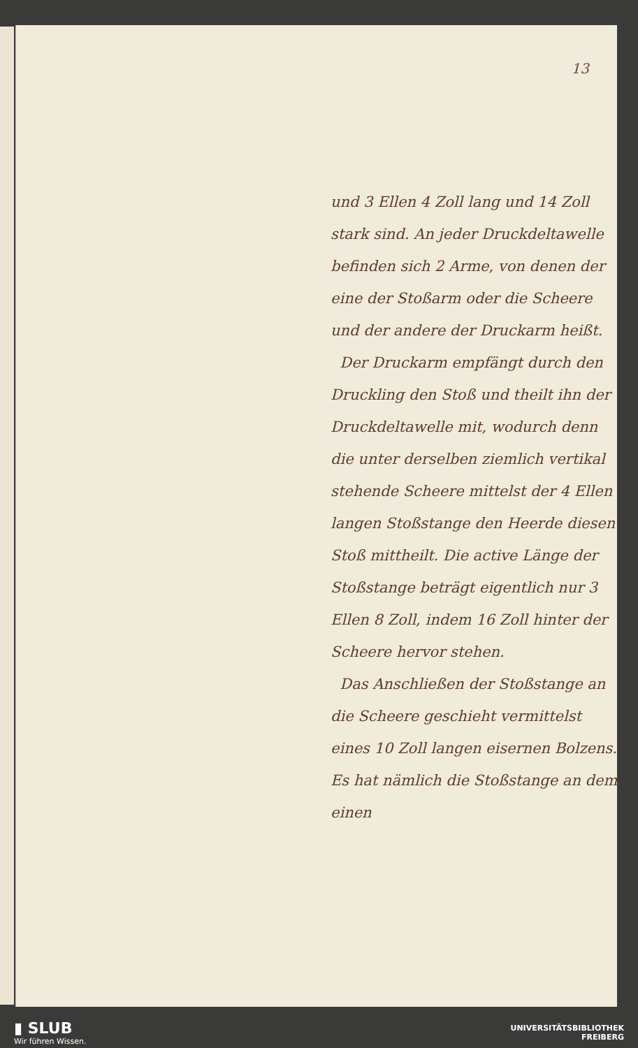13
und 3 Ellen 4 Zoll lang und 14 Zoll stark sind. An jeder Druck­deltawelle befinden sich 2 Arme, von denen der eine der Stoßarm oder die Scheere und der andere der Druckarm heißt.
Der Druckarm empfängt durch den Druckling den Stoß und theilt ihn der Druckdeltawelle mit, wodurch denn die unter derselben ziemlich vertikal stehende Scheere mittelst der 4 Ellen langen Stoßstange den Heerde diesen Stoß mittheilt. Die active Länge der Stoßstange beträgt eigentlich nur 3 Ellen 8 Zoll, indem 16 Zoll hinter der Scheere hervor stehen.
Das Anschließen der Stoßstange an die Scheere geschieht vermittelst eines 10 Zoll langen eisernen Bolzens. Es hat nämlich die Stoßstange an dem einen
▮ SLUB
Wir führen Wissen.
UNIVERSITÄTSBIBLIOTHEK
FREIBERG